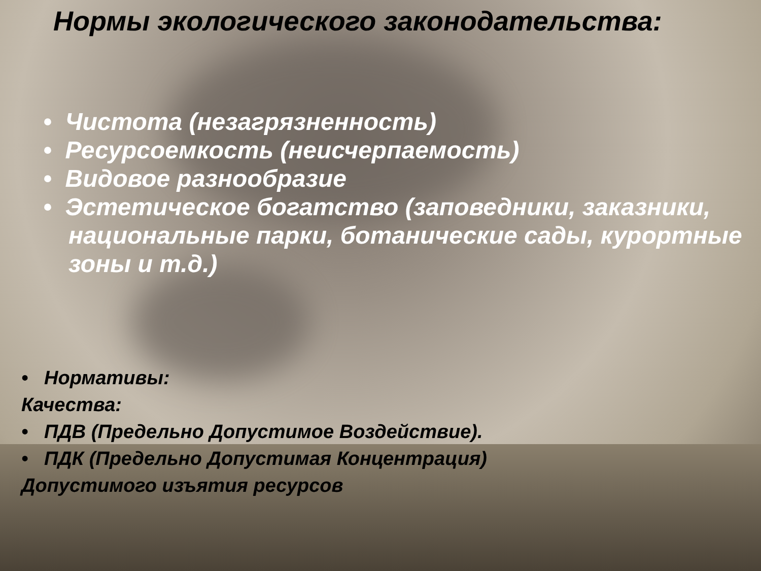Нормы экологического законодательства:
• Чистота (незагрязненность)
• Ресурсоемкость (неисчерпаемость)
• Видовое разнообразие
• Эстетическое богатство (заповедники, заказники, национальные парки, ботанические сады, курортные зоны и т.д.)
• Нормативы:
Качества:
• ПДВ (Предельно Допустимое Воздействие).
• ПДК (Предельно Допустимая Концентрация)
Допустимого изъятия ресурсов